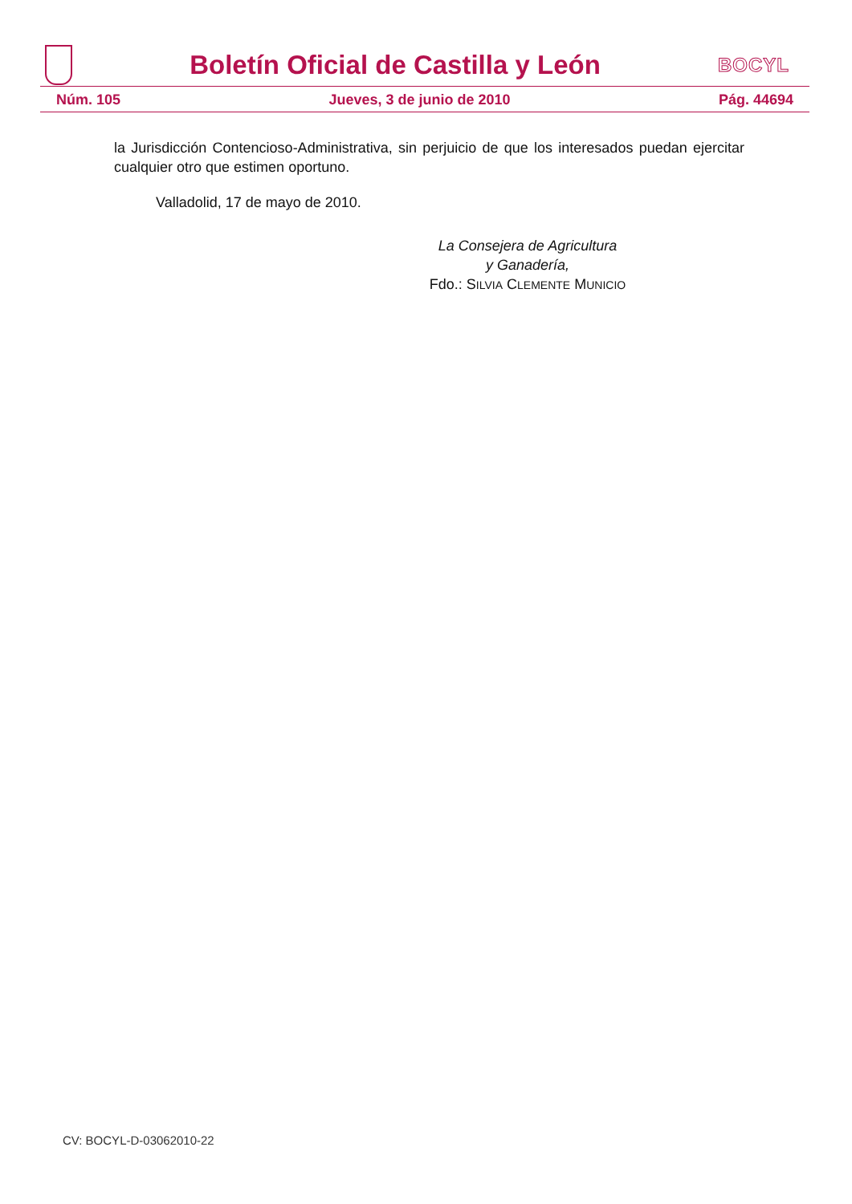Boletín Oficial de Castilla y León
BOCYL
Núm. 105 Jueves, 3 de junio de 2010 Pág. 44694
la Jurisdicción Contencioso-Administrativa, sin perjuicio de que los interesados puedan ejercitar cualquier otro que estimen oportuno.
Valladolid, 17 de mayo de 2010.
La Consejera de Agricultura
y Ganadería,
Fdo.: SILVIA CLEMENTE MUNICIO
CV: BOCYL-D-03062010-22